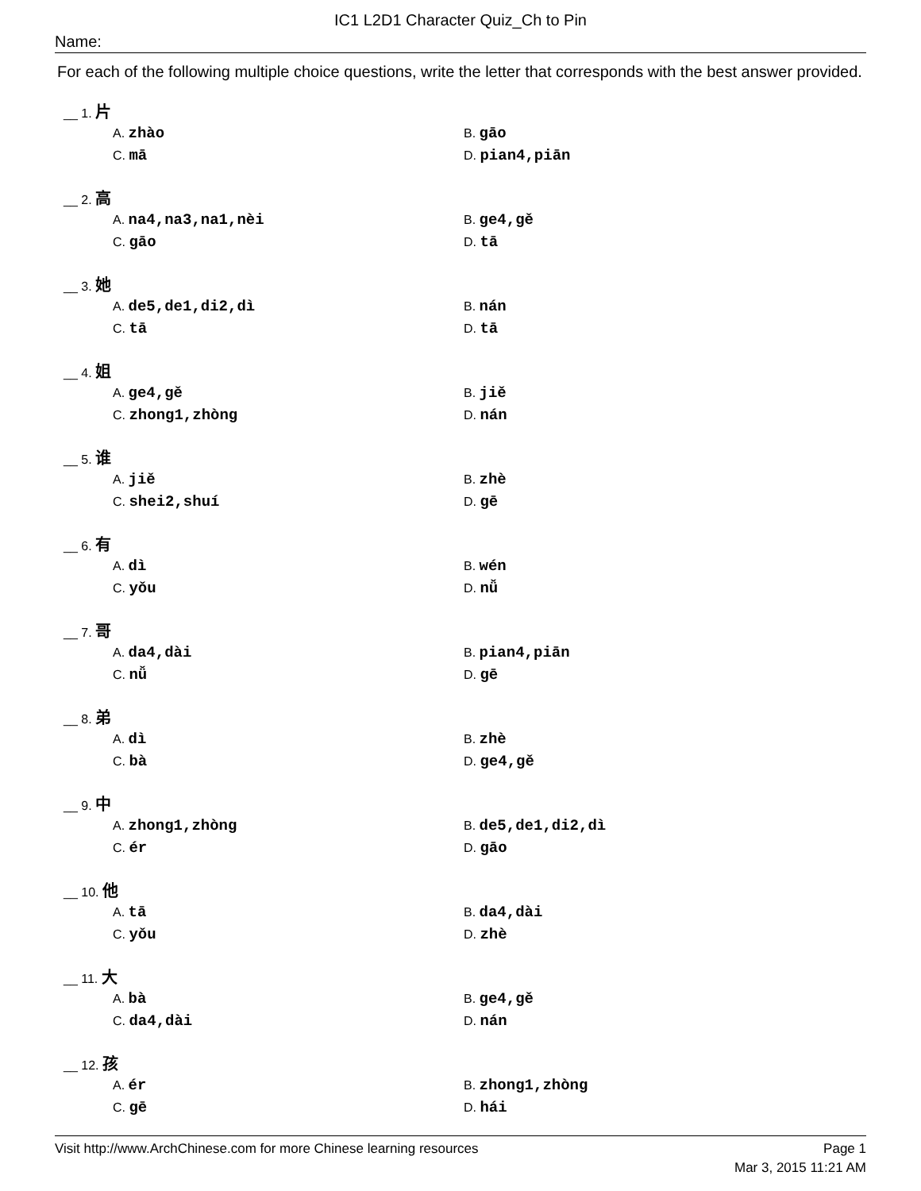IC1 L2D1 Character Quiz_Ch to Pin
Name:
For each of the following multiple choice questions, write the letter that corresponds with the best answer provided.
__ 1. 片
A. zhào
B. gāo
C. mā
D. pian4,piān
__ 2. 高
A. na4,na3,na1,nèi
B. ge4,gě
C. gāo
D. tā
__ 3. 她
A. de5,de1,di2,dì
B. nán
C. tā
D. tā
__ 4. 姐
A. ge4,gě
B. jiě
C. zhong1,zhòng
D. nán
__ 5. 谁
A. jiě
B. zhè
C. shei2,shuí
D. gē
__ 6. 有
A. dì
B. wén
C. yǒu
D. nǚ
__ 7. 哥
A. da4,dài
B. pian4,piān
C. nǚ
D. gē
__ 8. 弟
A. dì
B. zhè
C. bà
D. ge4,gě
__ 9. 中
A. zhong1,zhòng
B. de5,de1,di2,dì
C. ér
D. gāo
__ 10. 他
A. tā
B. da4,dài
C. yǒu
D. zhè
__ 11. 大
A. bà
B. ge4,gě
C. da4,dài
D. nán
__ 12. 孩
A. ér
B. zhong1,zhòng
C. gē
D. hái
Visit http://www.ArchChinese.com for more Chinese learning resources Page 1
Mar 3, 2015 11:21 AM